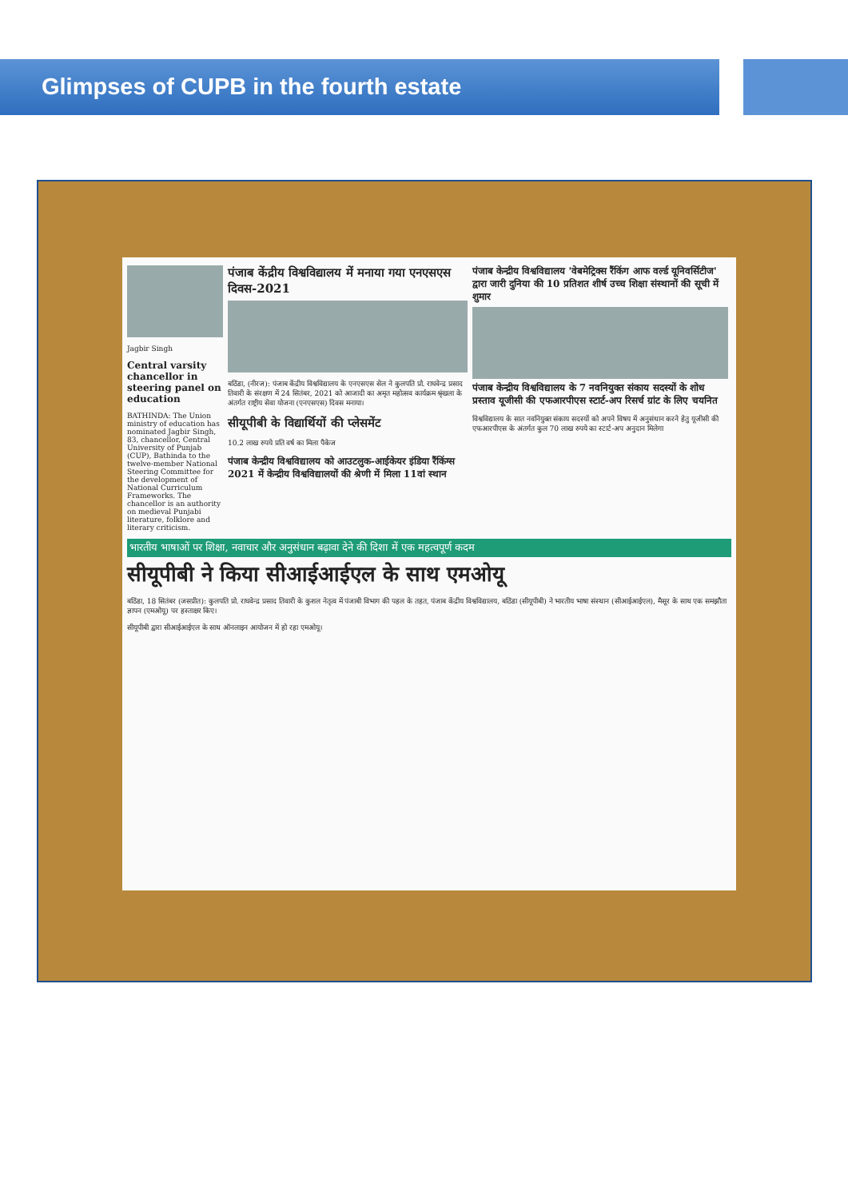Glimpses of CUPB in the fourth estate
Jagbir Singh
Central varsity chancellor in steering panel on education
BATHINDA: The Union ministry of education has nominated Jagbir Singh, 83, chancellor, Central University of Punjab (CUP), Bathinda to the twelve-member National Steering Committee for the development of National Curriculum Frameworks. The chancellor is an authority on medieval Punjabi literature, folklore and literary criticism.
पंजाब केंद्रीय विश्वविद्यालय में मनाया गया एनएसएस दिवस-2021
बठिंडा, (नीरज): पंजाब केंद्रीय विश्वविद्यालय के एनएसएस सेल ने कुलपति प्रो. राघवेन्द्र प्रसाद तिवारी के संरक्षण में 24 सितंबर, 2021 को आजादी का अमृत महोत्सव कार्यक्रम श्रृंखला के अंतर्गत राष्ट्रीय सेवा योजना (एनएसएस) दिवस मनाया।
सीयूपीबी के विद्यार्थियों की प्लेसमेंट
10.2 लाख रुपये प्रति वर्ष का मिला पैकेज
पंजाब केन्द्रीय विश्वविद्यालय को आउटलुक-आईकेयर इंडिया रैंकिंग्स 2021 में केन्द्रीय विश्वविद्यालयों की श्रेणी में मिला 11वां स्थान
पंजाब केन्द्रीय विश्वविद्यालय 'वेबमेट्रिक्स रैंकिंग आफ वर्ल्ड यूनिवर्सिटीज' द्वारा जारी दुनिया की 10 प्रतिशत शीर्ष उच्च शिक्षा संस्थानों की सूची में शुमार
पंजाब केन्द्रीय विश्वविद्यालय के 7 नवनियुक्त संकाय सदस्यों के शोध प्रस्ताव यूजीसी की एफआरपीएस स्टार्ट-अप रिसर्च ग्रांट के लिए चयनित
विश्वविद्यालय के सात नवनियुक्त संकाय सदस्यों को अपने विषय में अनुसंधान करने हेतु यूजीसी की एफआरपीएस के अंतर्गत कुल 70 लाख रुपये का स्टार्ट-अप अनुदान मिलेगा
भारतीय भाषाओं पर शिक्षा, नवाचार और अनुसंधान बढ़ावा देने की दिशा में एक महत्वपूर्ण कदम
सीयूपीबी ने किया सीआईआईएल के साथ एमओयू
बठिंडा, 18 सितंबर (जसप्रीत): कुलपति प्रो. राघवेन्द्र प्रसाद तिवारी के कुशल नेतृत्व में पंजाबी विभाग की पहल के तहत, पंजाब केंद्रीय विश्वविद्यालय, बठिंडा (सीयूपीबी) ने भारतीय भाषा संस्थान (सीआईआईएल), मैसूर के साथ एक समझौता ज्ञापन (एमओयू) पर हस्ताक्षर किए।
सीयूपीबी द्वारा सीआईआईएल के साथ ऑनलाइन आयोजन में हो रहा एमओयू।